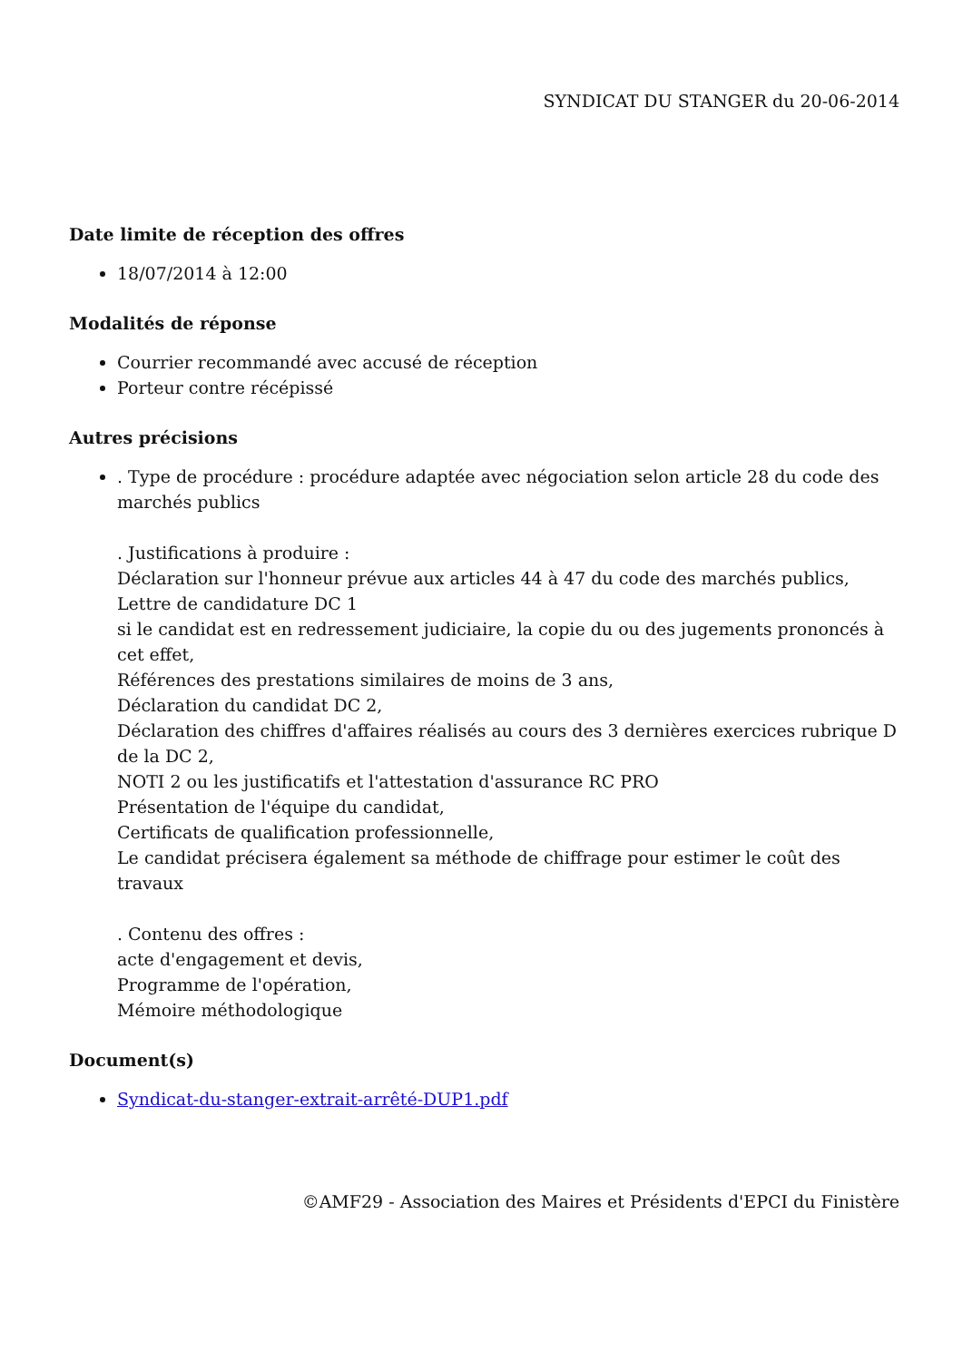SYNDICAT DU STANGER du 20-06-2014
Date limite de réception des offres
18/07/2014 à 12:00
Modalités de réponse
Courrier recommandé avec accusé de réception
Porteur contre récépissé
Autres précisions
. Type de procédure : procédure adaptée avec négociation selon article 28 du code des marchés publics
. Justifications à produire :
Déclaration sur l'honneur prévue aux articles 44 à 47 du code des marchés publics,
Lettre de candidature DC 1
si le candidat est en redressement judiciaire, la copie du ou des jugements prononcés à cet effet,
Références des prestations similaires de moins de 3 ans,
Déclaration du candidat DC 2,
Déclaration des chiffres d'affaires réalisés au cours des 3 dernières exercices rubrique D de la DC 2,
NOTI 2 ou les justificatifs et l'attestation d'assurance RC PRO
Présentation de l'équipe du candidat,
Certificats de qualification professionnelle,
Le candidat précisera également sa méthode de chiffrage pour estimer le coût des travaux
. Contenu des offres :
acte d'engagement et devis,
Programme de l'opération,
Mémoire méthodologique
Document(s)
Syndicat-du-stanger-extrait-arrêté-DUP1.pdf
©AMF29 - Association des Maires et Présidents d'EPCI du Finistère